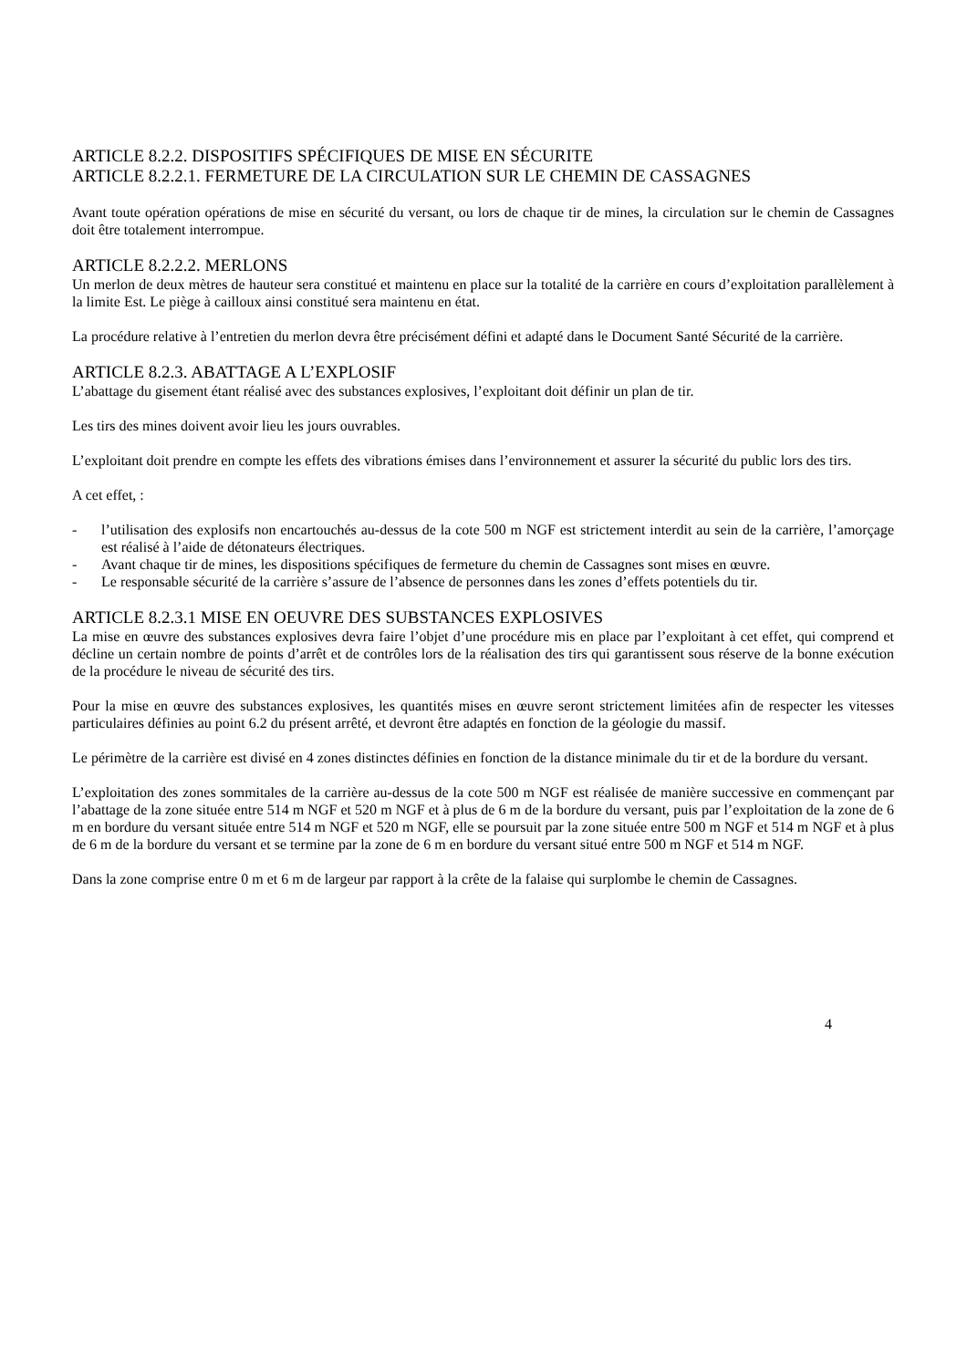ARTICLE 8.2.2. DISPOSITIFS SPÉCIFIQUES DE MISE EN SÉCURITE
ARTICLE 8.2.2.1. FERMETURE DE LA CIRCULATION SUR LE CHEMIN DE CASSAGNES
Avant toute opération opérations de mise en sécurité du versant, ou lors de chaque tir de mines, la circulation sur le chemin de Cassagnes doit être totalement interrompue.
ARTICLE 8.2.2.2. MERLONS
Un merlon de deux mètres de hauteur sera constitué et maintenu en place sur la totalité de la carrière en cours d’exploitation parallèlement à la limite Est. Le piège à cailloux ainsi constitué sera maintenu en état.
La procédure relative à l’entretien du merlon devra être précisément défini et adapté dans le Document Santé Sécurité de la carrière.
ARTICLE 8.2.3. ABATTAGE A L’EXPLOSIF
L’abattage du gisement étant réalisé avec des substances explosives, l’exploitant doit définir un plan de tir.
Les tirs des mines doivent avoir lieu les jours ouvrables.
L’exploitant doit prendre en compte les effets des vibrations émises dans l’environnement et assurer la sécurité du public lors des tirs.
A cet effet, :
- l’utilisation des explosifs non encartouchés au-dessus de la cote 500 m NGF est strictement interdit au sein de la carrière, l’amorçage est réalisé à l’aide de détonateurs électriques.
- Avant chaque tir de mines, les dispositions spécifiques de fermeture du chemin de Cassagnes sont mises en œuvre.
- Le responsable sécurité de la carrière s’assure de l’absence de personnes dans les zones d’effets potentiels du tir.
ARTICLE 8.2.3.1 MISE EN OEUVRE DES SUBSTANCES EXPLOSIVES
La mise en œuvre des substances explosives devra faire l’objet d’une procédure mis en place par l’exploitant à cet effet, qui comprend et décline un certain nombre de points d’arrêt et de contrôles lors de la réalisation des tirs qui garantissent sous réserve de la bonne exécution de la procédure le niveau de sécurité des tirs.
Pour la mise en œuvre des substances explosives, les quantités mises en œuvre seront strictement limitées afin de respecter les vitesses particulaires définies au point 6.2 du présent arrêté, et devront être adaptés en fonction de la géologie du massif.
Le périmètre de la carrière est divisé en 4 zones distinctes définies en fonction de la distance minimale du tir et de la bordure du versant.
L’exploitation des zones sommitales de la carrière au-dessus de la cote 500 m NGF est réalisée de manière successive en commençant par l’abattage de la zone située entre 514 m NGF et 520 m NGF et à plus de 6 m de la bordure du versant, puis par l’exploitation de la zone de 6 m en bordure du versant située entre 514 m NGF et 520 m NGF, elle se poursuit par la zone située entre 500 m NGF et 514 m NGF et à plus de 6 m de la bordure du versant et se termine par la zone de 6 m en bordure du versant situé entre 500 m NGF et 514 m NGF.
Dans la zone comprise entre 0 m et 6 m de largeur par rapport à la crête de la falaise qui surplombe le chemin de Cassagnes.
4